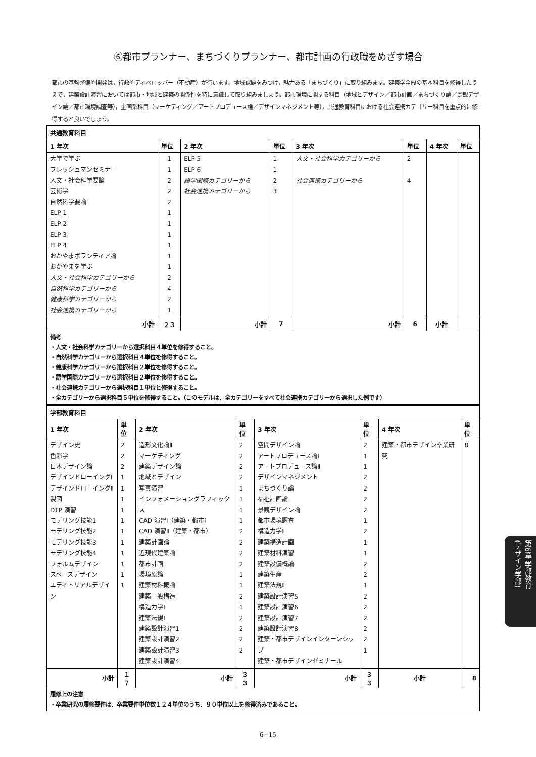⑥都市プランナー、まちづくりプランナー、都市計画の行政職をめざす場合
都市の基盤整備や開発は，行政やディベロッパー（不動産）が行います。地域課題をみつけ，魅力ある「まちづくり」に取り組みます。建築学全般の基本科目を修得したうえで，建築設計演習においては都市・地域と建築の関係性を特に意識して取り組みましょう。都市環境に関する科目（地域とデザイン／都市計画／まちづくり論／景観デザイン論／都市環境調査等），企画系科目（マーケティング／アートプロデュース論／デザインマネジメント等），共通教育科目における社会連携カテゴリー科目を重点的に修得すると良いでしょう。
| 共通教育科目 | | | | | | | |
| --- | --- | --- | --- | --- | --- | --- | --- |
| 1 年次 | 単位 | 2 年次 | 単位 | 3 年次 | 単位 | 4 年次 | 単位 |
| 大学で学ぶ フレッシュマンセミナー 人文・社会科学要論 芸術学 自然科学要論 ELP 1 ELP 2 ELP 3 ELP 4 おかやまボランティア論 おかやまを学ぶ 人文・社会科学カテゴリーから 自然科学カテゴリーから 健康科学カテゴリーから 社会連携カテゴリーから | 1 1 2 2 2 1 1 1 1 1 1 2 4 2 1 | ELP 5 ELP 6 語学国際カテゴリーから 社会連携カテゴリーから | 1 1 2 3 | 人文・社会科学カテゴリーから 社会連携カテゴリーから | 2 4 | | |
| 小計 | ２３ | 小計 | 7 | 小計 | 6 | 小計 | |
| 備考 ・人文・社会科学カテゴリーから選択科目４単位を修得すること。 ・自然科学カテゴリーから選択科目４単位を修得すること。 ・健康科学カテゴリーから選択科目２単位を修得すること。 ・語学国際カテゴリーから選択科目２単位を修得すること。 ・社会連携カテゴリーから選択科目１単位と修得すること。 ・全カテゴリーから選択科目５単位を修得すること。（このモデルは、全カテゴリーをすべて社会連携カテゴリーから選択した例です） | | | | | | | |
| 学部教育科目 | | | | | | | |
| --- | --- | --- | --- | --- | --- | --- | --- |
| 1 年次 | 単位 | 2 年次 | 単位 | 3 年次 | 単位 | 4 年次 | 単位 |
| デザイン史 色彩学 日本デザイン論 デザインドローイングⅠ デザインドローイングⅡ 製図 DTP 演習 モデリング技能1 モデリング技能2 モデリング技能3 モデリング技能4 フォルムデザイン スペースデザイン エディトリアルデザイン | 2 2 2 1 1 1 1 1 1 1 1 1 1 1 | 造形文化論Ⅱ マーケティング 建築デザイン論 地域とデザイン 写真演習 インフォメーショングラフィックス CAD 演習Ⅰ（建築・都市） CAD 演習Ⅱ（建築・都市） 建築計画論 近現代建築論 都市計画 環境原論 建築材料概論 建築一般構造 構造力学Ⅰ 建築法規Ⅰ 建築設計演習1 建築設計演習2 建築設計演習3 建築設計演習4 | 2 2 2 2 1 1 1 1 2 2 2 2 1 1 2 1 2 2 2 2 | 空間デザイン論 アートプロデュース論Ⅰ アートプロデュース論Ⅱ デザインマネジメント まちづくり論 福祉計画論 景観デザイン論 都市環境調査 構造力学Ⅱ 建築構造計画 建築材料演習 建築設備概論 建築生産 建築法規Ⅱ 建築設計演習5 建築設計演習6 建築設計演習7 建築設計演習8 建築・都市デザインインターンシップ 建築・都市デザインゼミナール | 2 1 1 2 2 2 2 1 2 1 1 2 2 1 2 2 2 2 2 1 | 建築・都市デザイン卒業研究 | 8 |
| 小計 | １７ | 小計 | ３３ | 小計 | ３３ | 小計 | 8 |
| 履修上の注意 ・卒業研究の履修要件は、卒業要件単位数１２４単位のうち、９０単位以上を修得済みであること。 | | | | | | | |
6−15
第6章 学部教育
(デザイン学部)